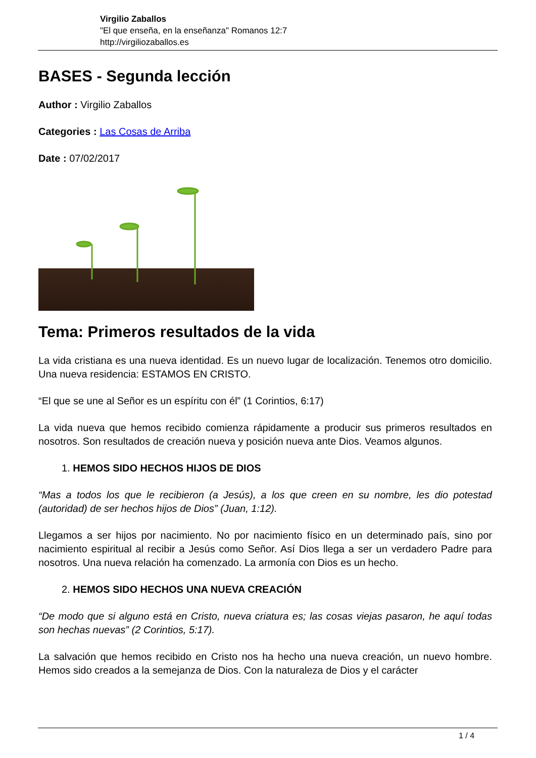Virgilio Zaballos
"El que enseña, en la enseñanza" Romanos 12:7
http://virgiliozaballos.es
BASES - Segunda lección
Author : Virgilio Zaballos
Categories : Las Cosas de Arriba
Date : 07/02/2017
Tema: Primeros resultados de la vida
La vida cristiana es una nueva identidad. Es un nuevo lugar de localización. Tenemos otro domicilio. Una nueva residencia: ESTAMOS EN CRISTO.
“El que se une al Señor es un espíritu con él” (1 Corintios, 6:17)
La vida nueva que hemos recibido comienza rápidamente a producir sus primeros resultados en nosotros. Son resultados de creación nueva y posición nueva ante Dios. Veamos algunos.
1. HEMOS SIDO HECHOS HIJOS DE DIOS
“Mas a todos los que le recibieron (a Jesús), a los que creen en su nombre, les dio potestad (autoridad) de ser hechos hijos de Dios” (Juan, 1:12).
Llegamos a ser hijos por nacimiento. No por nacimiento físico en un determinado país, sino por nacimiento espiritual al recibir a Jesús como Señor. Así Dios llega a ser un verdadero Padre para nosotros. Una nueva relación ha comenzado. La armonía con Dios es un hecho.
2. HEMOS SIDO HECHOS UNA NUEVA CREACIÓN
“De modo que si alguno está en Cristo, nueva criatura es; las cosas viejas pasaron, he aquí todas son hechas nuevas” (2 Corintios, 5:17).
La salvación que hemos recibido en Cristo nos ha hecho una nueva creación, un nuevo hombre. Hemos sido creados a la semejanza de Dios. Con la naturaleza de Dios y el carácter
1 / 4